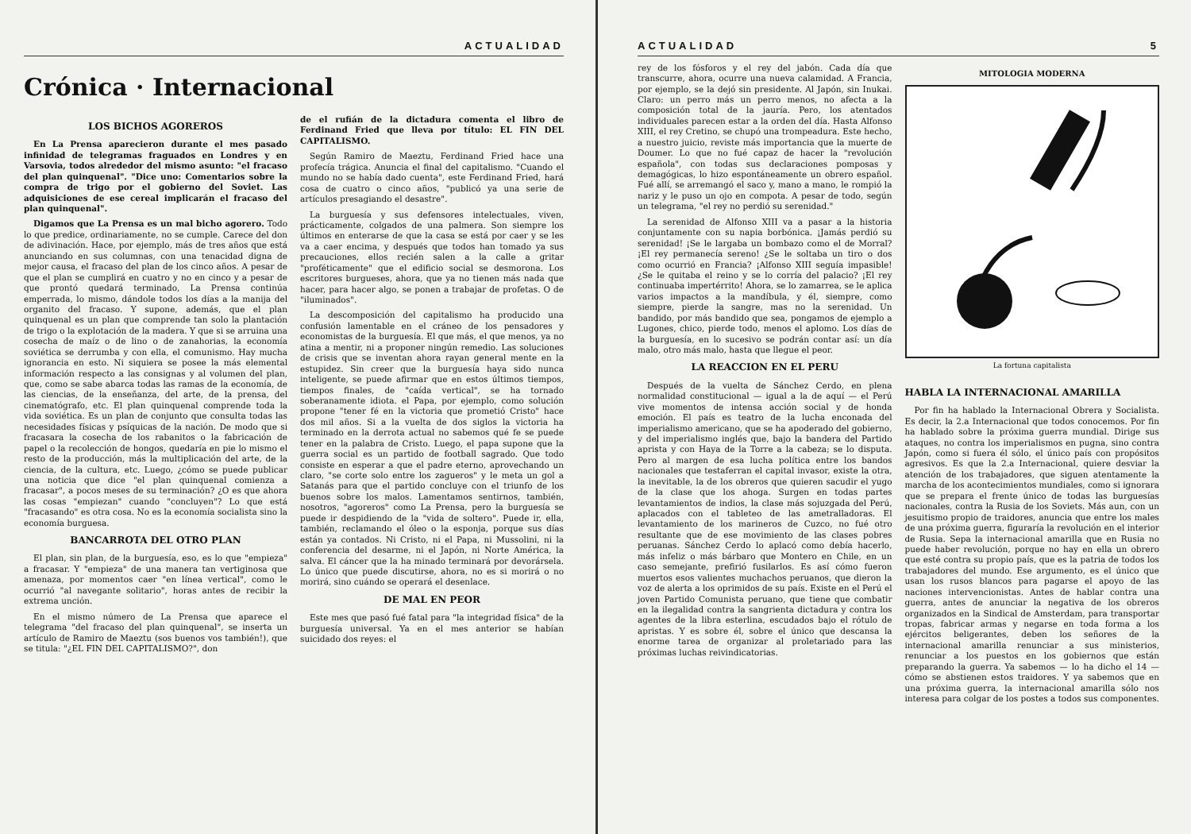ACTUALIDAD
Crónica · Internacional
LOS BICHOS AGOREROS
En La Prensa aparecieron durante el mes pasado infinidad de telegramas fraguados en Londres y en Varsovia, todos alrededor del mismo asunto: "el fracaso del plan quinquenal". "Dice uno: Comentarios sobre la compra de trigo por el gobierno del Soviet. Las adquisiciones de ese cereal implicarán el fracaso del plan quinquenal".
Digamos que La Prensa es un mal bicho agorero. Todo lo que predice, ordinariamente, no se cumple. Carece del don de adivinación. Hace, por ejemplo, más de tres años que está anunciando en sus columnas, con una tenacidad digna de mejor causa, el fracaso del plan de los cinco años. A pesar de que el plan se cumplirá en cuatro y no en cinco y a pesar de que prontó quedará terminado, La Prensa continúa emperrada, lo mismo, dándole todos los días a la manija del organito del fracaso. Y supone, además, que el plan quinquenal es un plan que comprende tan solo la plantación de trigo o la explotación de la madera. Y que si se arruina una cosecha de maíz o de lino o de zanahorias, la economía soviética se derrumba y con ella, el comunismo. Hay mucha ignorancia en esto. Ni siquiera se posee la más elemental información respecto a las consignas y al volumen del plan, que, como se sabe abarca todas las ramas de la economía, de las ciencias, de la enseñanza, del arte, de la prensa, del cinematógrafo, etc. El plan quinquenal comprende toda la vida soviética. Es un plan de conjunto que consulta todas las necesidades físicas y psíquicas de la nación. De modo que si fracasara la cosecha de los rabanitos o la fabricación de papel o la recolección de hongos, quedaría en pie lo mismo el resto de la producción, más la multiplicación del arte, de la ciencia, de la cultura, etc. Luego, ¿cómo se puede publicar una noticia que dice "el plan quinquenal comienza a fracasar", a pocos meses de su terminación? ¿O es que ahora las cosas "empiezan" cuando "concluyen"? Lo que está "fracasando" es otra cosa. No es la economía socialista sino la economía burguesa.
BANCARROTA DEL OTRO PLAN
El plan, sin plan, de la burguesía, eso, es lo que "empieza" a fracasar. Y "empieza" de una manera tan vertiginosa que amenaza, por momentos caer "en línea vertical", como le ocurrió "al navegante solitario", horas antes de recibir la extrema unción.
En el mismo número de La Prensa que aparece el telegrama "del fracaso del plan quinquenal", se inserta un artículo de Ramiro de Maeztu (sos buenos vos también!), que se titula: "¿EL FIN DEL CAPITALISMO?", don
de el rufián de la dictadura comenta el libro de Ferdinand Fried que lleva por título: EL FIN DEL CAPITALISMO.
Según Ramiro de Maeztu, Ferdinand Fried hace una profecía trágica. Anuncia el final del capitalismo. "Cuando el mundo no se había dado cuenta", este Ferdinand Fried, hará cosa de cuatro o cinco años, "publicó ya una serie de artículos presagiando el desastre".
La burguesía y sus defensores intelectuales, viven, prácticamente, colgados de una palmera. Son siempre los últimos en enterarse de que la casa se está por caer y se les va a caer encima, y después que todos han tomado ya sus precauciones, ellos recién salen a la calle a gritar "proféticamente" que el edificio social se desmorona. Los escritores burgueses, ahora, que ya no tienen más nada que hacer, para hacer algo, se ponen a trabajar de profetas. O de "iluminados".
La descomposición del capitalismo ha producido una confusión lamentable en el cráneo de los pensadores y economistas de la burguesía. El que más, el que menos, ya no atina a mentir, ni a proponer ningún remedio. Las soluciones de crisis que se inventan ahora rayan general mente en la estupidez. Sin creer que la burguesía haya sido nunca inteligente, se puede afirmar que en estos últimos tiempos, tiempos finales, de "caída vertical", se ha tornado soberanamente idiota. el Papa, por ejemplo, como solución propone "tener fé en la victoria que prometió Cristo" hace dos mil años. Si a la vuelta de dos siglos la victoria ha terminado en la derrota actual no sabemos qué fe se puede tener en la palabra de Cristo. Luego, el papa supone que la guerra social es un partido de football sagrado. Que todo consiste en esperar a que el padre eterno, aprovechando un claro, "se corte solo entre los zagueros" y le meta un gol a Satanás para que el partido concluye con el triunfo de los buenos sobre los malos. Lamentamos sentirnos, también, nosotros, "agoreros" como La Prensa, pero la burguesía se puede ir despidiendo de la "vida de soltero". Puede ir, ella, también, reclamando el óleo o la esponja, porque sus días están ya contados. Ni Cristo, ni el Papa, ni Mussolini, ni la conferencia del desarme, ni el Japón, ni Norte América, la salva. El cáncer que la ha minado terminará por devorársela. Lo único que puede discutirse, ahora, no es si morirá o no morirá, sino cuándo se operará el desenlace.
DE MAL EN PEOR
Este mes que pasó fué fatal para "la integridad física" de la burguesía universal. Ya en el mes anterior se habían suicidado dos reyes: el
ACTUALIDAD 5
rey de los fósforos y el rey del jabón. Cada día que transcurre, ahora, ocurre una nueva calamidad. A Francia, por ejemplo, se la dejó sin presidente. Al Japón, sin Inukai. Claro: un perro más un perro menos, no afecta a la composición total de la jauría. Pero, los atentados individuales parecen estar a la orden del día. Hasta Alfonso XIII, el rey Cretino, se chupó una trompeadura. Este hecho, a nuestro juicio, reviste más importancia que la muerte de Doumer. Lo que no fué capaz de hacer la "revolución española", con todas sus declaraciones pomposas y demagógicas, lo hizo espontáneamente un obrero español. Fué allí, se arremangó el saco y, mano a mano, le rompió la nariz y le puso un ojo en compota. A pesar de todo, según un telegrama, "el rey no perdió su serenidad."
La serenidad de Alfonso XIII va a pasar a la historia conjuntamente con su napia borbónica. ¡Jamás perdió su serenidad! ¡Se le largaba un bombazo como el de Morral? ¡El rey permanecía sereno! ¿Se le soltaba un tiro o dos como ocurrió en Francia? ¡Alfonso XIII seguía impasible! ¿Se le quitaba el reino y se lo corría del palacio? ¡El rey continuaba impertérrito! Ahora, se lo zamarrea, se le aplica varios impactos a la mandíbula, y él, siempre, como siempre, pierde la sangre, mas no la serenidad. Un bandido, por más bandido que sea, pongamos de ejemplo a Lugones, chico, pierde todo, menos el aplomo. Los días de la burguesía, en lo sucesivo se podrán contar así: un día malo, otro más malo, hasta que llegue el peor.
LA REACCION EN EL PERU
Después de la vuelta de Sánchez Cerdo, en plena normalidad constitucional — igual a la de aquí — el Perú vive momentos de intensa acción social y de honda emoción. El país es teatro de la lucha enconada del imperialismo americano, que se ha apoderado del gobierno, y del imperialismo inglés que, bajo la bandera del Partido aprista y con Haya de la Torre a la cabeza; se lo disputa. Pero al margen de esa lucha política entre los bandos nacionales que testaferran el capital invasor, existe la otra, la inevitable, la de los obreros que quieren sacudir el yugo de la clase que los ahoga. Surgen en todas partes levantamientos de indios, la clase más sojuzgada del Perú, aplacados con el tableteo de las ametralladoras. El levantamiento de los marineros de Cuzco, no fué otro resultante que de ese movimiento de las clases pobres peruanas. Sánchez Cerdo lo aplacó como debía hacerlo, más infeliz o más bárbaro que Montero en Chile, en un caso semejante, prefirió fusilarlos. Es así cómo fueron muertos esos valientes muchachos peruanos, que dieron la voz de alerta a los oprimidos de su país. Existe en el Perú el joven Partido Comunista peruano, que tiene que combatir en la ilegalidad contra la sangrienta dictadura y contra los agentes de la libra esterlina, escudados bajo el rótulo de apristas. Y es sobre él, sobre el único que descansa la enorme tarea de organizar al proletariado para las próximas luchas reivindicatorias.
MITOLOGIA MODERNA
La fortuna capitalista
HABLA LA INTERNACIONAL AMARILLA
Por fin ha hablado la Internacional Obrera y Socialista. Es decir, la 2.a Internacional que todos conocemos. Por fin ha hablado sobre la próxima guerra mundial. Dirige sus ataques, no contra los imperialismos en pugna, sino contra Japón, como si fuera él sólo, el único país con propósitos agresivos. Es que la 2.a Internacional, quiere desviar la atención de los trabajadores, que siguen atentamente la marcha de los acontecimientos mundiales, como si ignorara que se prepara el frente único de todas las burguesías nacionales, contra la Rusia de los Soviets. Más aun, con un jesuitismo propio de traidores, anuncia que entre los males de una próxima guerra, figuraría la revolución en el interior de Rusia. Sepa la internacional amarilla que en Rusia no puede haber revolución, porque no hay en ella un obrero que esté contra su propio país, que es la patria de todos los trabajadores del mundo. Ese argumento, es el único que usan los rusos blancos para pagarse el apoyo de las naciones intervencionistas. Antes de hablar contra una guerra, antes de anunciar la negativa de los obreros organizados en la Sindical de Amsterdam, para transportar tropas, fabricar armas y negarse en toda forma a los ejércitos beligerantes, deben los señores de la internacional amarilla renunciar a sus ministerios, renunciar a los puestos en los gobiernos que están preparando la guerra. Ya sabemos — lo ha dicho el 14 — cómo se abstienen estos traidores. Y ya sabemos que en una próxima guerra, la internacional amarilla sólo nos interesa para colgar de los postes a todos sus componentes.